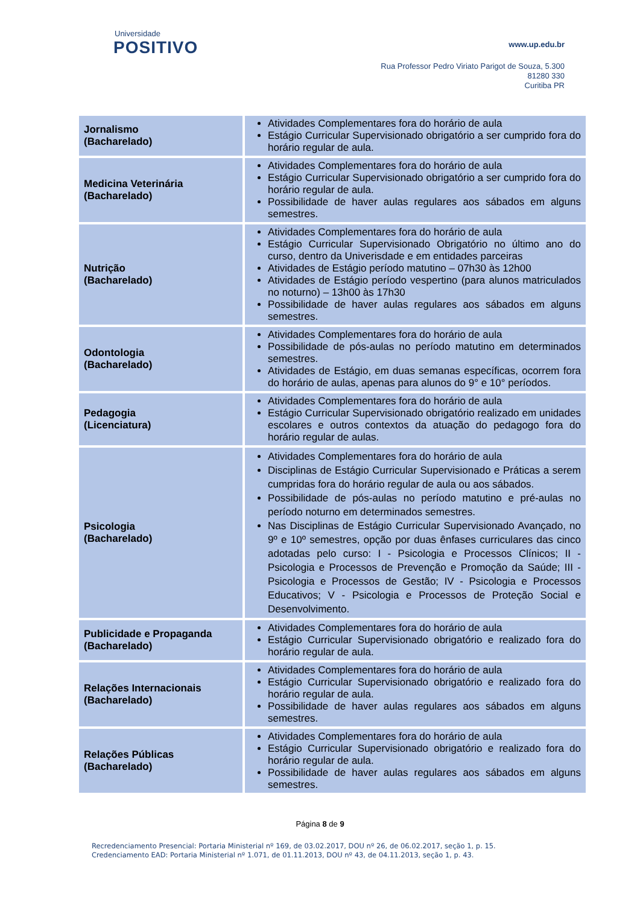Universidade
POSITIVO
www.up.edu.br
Rua Professor Pedro Viriato Parigot de Souza, 5.300
81280 330
Curitiba PR
| Jornalismo (Bacharelado) | Atividades Complementares fora do horário de aula Estágio Curricular Supervisionado obrigatório a ser cumprido fora do horário regular de aula. |
| Medicina Veterinária (Bacharelado) | Atividades Complementares fora do horário de aula Estágio Curricular Supervisionado obrigatório a ser cumprido fora do horário regular de aula. Possibilidade de haver aulas regulares aos sábados em alguns semestres. |
| Nutrição (Bacharelado) | Atividades Complementares fora do horário de aula Estágio Curricular Supervisionado Obrigatório no último ano do curso, dentro da Univerisdade e em entidades parceiras Atividades de Estágio período matutino – 07h30 às 12h00 Atividades de Estágio período vespertino (para alunos matriculados no noturno) – 13h00 às 17h30 Possibilidade de haver aulas regulares aos sábados em alguns semestres. |
| Odontologia (Bacharelado) | Atividades Complementares fora do horário de aula Possibilidade de pós-aulas no período matutino em determinados semestres. Atividades de Estágio, em duas semanas específicas, ocorrem fora do horário de aulas, apenas para alunos do 9° e 10° períodos. |
| Pedagogia (Licenciatura) | Atividades Complementares fora do horário de aula Estágio Curricular Supervisionado obrigatório realizado em unidades escolares e outros contextos da atuação do pedagogo fora do horário regular de aulas. |
| Psicologia (Bacharelado) | Atividades Complementares fora do horário de aula Disciplinas de Estágio Curricular Supervisionado e Práticas a serem cumpridas fora do horário regular de aula ou aos sábados. Possibilidade de pós-aulas no período matutino e pré-aulas no período noturno em determinados semestres. Nas Disciplinas de Estágio Curricular Supervisionado Avançado, no 9º e 10º semestres, opção por duas ênfases curriculares das cinco adotadas pelo curso: I - Psicologia e Processos Clínicos; II - Psicologia e Processos de Prevenção e Promoção da Saúde; III - Psicologia e Processos de Gestão; IV - Psicologia e Processos Educativos; V - Psicologia e Processos de Proteção Social e Desenvolvimento. |
| Publicidade e Propaganda (Bacharelado) | Atividades Complementares fora do horário de aula Estágio Curricular Supervisionado obrigatório e realizado fora do horário regular de aula. |
| Relações Internacionais (Bacharelado) | Atividades Complementares fora do horário de aula Estágio Curricular Supervisionado obrigatório e realizado fora do horário regular de aula. Possibilidade de haver aulas regulares aos sábados em alguns semestres. |
| Relações Públicas (Bacharelado) | Atividades Complementares fora do horário de aula Estágio Curricular Supervisionado obrigatório e realizado fora do horário regular de aula. Possibilidade de haver aulas regulares aos sábados em alguns semestres. |
Página 8 de 9
Recredenciamento Presencial: Portaria Ministerial nº 169, de 03.02.2017, DOU nº 26, de 06.02.2017, seção 1, p. 15.
Credenciamento EAD: Portaria Ministerial nº 1.071, de 01.11.2013, DOU nº 43, de 04.11.2013, seção 1, p. 43.